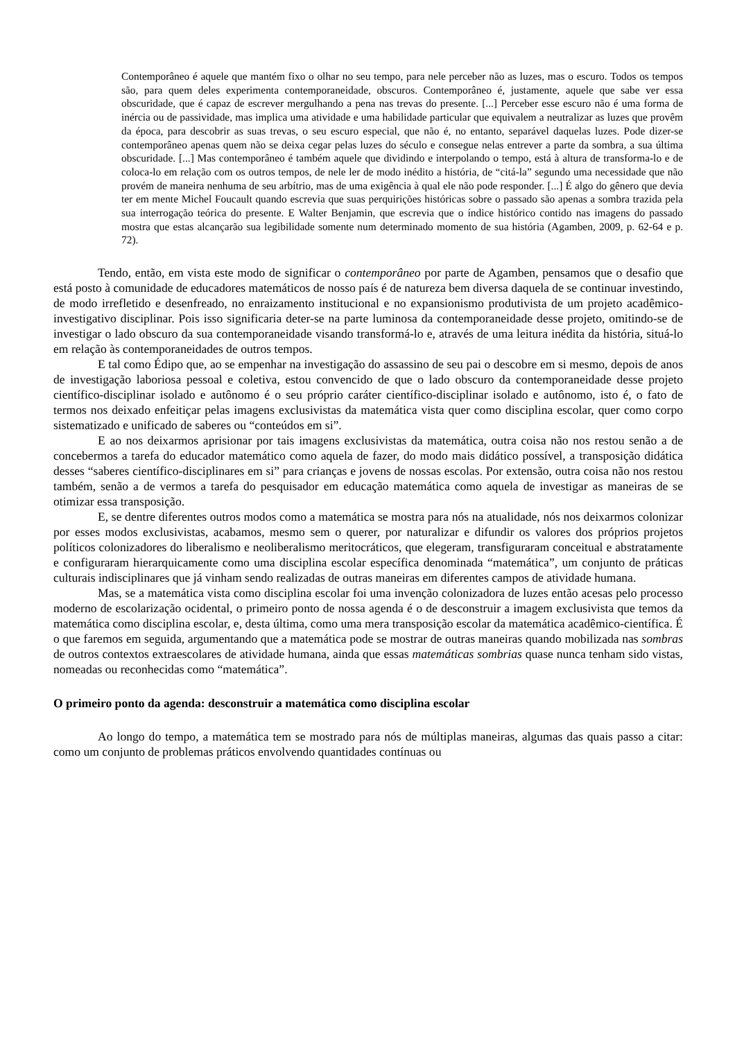Contemporâneo é aquele que mantém fixo o olhar no seu tempo, para nele perceber não as luzes, mas o escuro. Todos os tempos são, para quem deles experimenta contemporaneidade, obscuros. Contemporâneo é, justamente, aquele que sabe ver essa obscuridade, que é capaz de escrever mergulhando a pena nas trevas do presente. [...] Perceber esse escuro não é uma forma de inércia ou de passividade, mas implica uma atividade e uma habilidade particular que equivalem a neutralizar as luzes que provêm da época, para descobrir as suas trevas, o seu escuro especial, que não é, no entanto, separável daquelas luzes. Pode dizer-se contemporâneo apenas quem não se deixa cegar pelas luzes do século e consegue nelas entrever a parte da sombra, a sua última obscuridade. [...] Mas contemporâneo é também aquele que dividindo e interpolando o tempo, está à altura de transforma-lo e de coloca-lo em relação com os outros tempos, de nele ler de modo inédito a história, de “citá-la” segundo uma necessidade que não provém de maneira nenhuma de seu arbítrio, mas de uma exigência à qual ele não pode responder. [...] É algo do gênero que devia ter em mente Michel Foucault quando escrevia que suas perquirições históricas sobre o passado são apenas a sombra trazida pela sua interrogação teórica do presente. E Walter Benjamin, que escrevia que o índice histórico contido nas imagens do passado mostra que estas alcançarão sua legibilidade somente num determinado momento de sua história (Agamben, 2009, p. 62-64 e p. 72).
Tendo, então, em vista este modo de significar o contemporâneo por parte de Agamben, pensamos que o desafio que está posto à comunidade de educadores matemáticos de nosso país é de natureza bem diversa daquela de se continuar investindo, de modo irrefletido e desenfreado, no enraizamento institucional e no expansionismo produtivista de um projeto acadêmico-investigativo disciplinar. Pois isso significaria deter-se na parte luminosa da contemporaneidade desse projeto, omitindo-se de investigar o lado obscuro da sua contemporaneidade visando transformá-lo e, através de uma leitura inédita da história, situá-lo em relação às contemporaneidades de outros tempos.
E tal como Édipo que, ao se empenhar na investigação do assassino de seu pai o descobre em si mesmo, depois de anos de investigação laboriosa pessoal e coletiva, estou convencido de que o lado obscuro da contemporaneidade desse projeto científico-disciplinar isolado e autônomo é o seu próprio caráter científico-disciplinar isolado e autônomo, isto é, o fato de termos nos deixado enfeitiçar pelas imagens exclusivistas da matemática vista quer como disciplina escolar, quer como corpo sistematizado e unificado de saberes ou “conteúdos em si”.
E ao nos deixarmos aprisionar por tais imagens exclusivistas da matemática, outra coisa não nos restou senão a de concebermos a tarefa do educador matemático como aquela de fazer, do modo mais didático possível, a transposição didática desses “saberes científico-disciplinares em si” para crianças e jovens de nossas escolas. Por extensão, outra coisa não nos restou também, senão a de vermos a tarefa do pesquisador em educação matemática como aquela de investigar as maneiras de se otimizar essa transposição.
E, se dentre diferentes outros modos como a matemática se mostra para nós na atualidade, nós nos deixarmos colonizar por esses modos exclusivistas, acabamos, mesmo sem o querer, por naturalizar e difundir os valores dos próprios projetos políticos colonizadores do liberalismo e neoliberalismo meritocráticos, que elegeram, transfiguraram conceitual e abstratamente e configuraram hierarquicamente como uma disciplina escolar específica denominada “matemática”, um conjunto de práticas culturais indisciplinares que já vinham sendo realizadas de outras maneiras em diferentes campos de atividade humana.
Mas, se a matemática vista como disciplina escolar foi uma invenção colonizadora de luzes então acesas pelo processo moderno de escolarização ocidental, o primeiro ponto de nossa agenda é o de desconstruir a imagem exclusivista que temos da matemática como disciplina escolar, e, desta última, como uma mera transposição escolar da matemática acadêmico-científica. É o que faremos em seguida, argumentando que a matemática pode se mostrar de outras maneiras quando mobilizada nas sombras de outros contextos extraescolares de atividade humana, ainda que essas matemáticas sombrias quase nunca tenham sido vistas, nomeadas ou reconhecidas como “matemática”.
O primeiro ponto da agenda: desconstruir a matemática como disciplina escolar
Ao longo do tempo, a matemática tem se mostrado para nós de múltiplas maneiras, algumas das quais passo a citar: como um conjunto de problemas práticos envolvendo quantidades contínuas ou